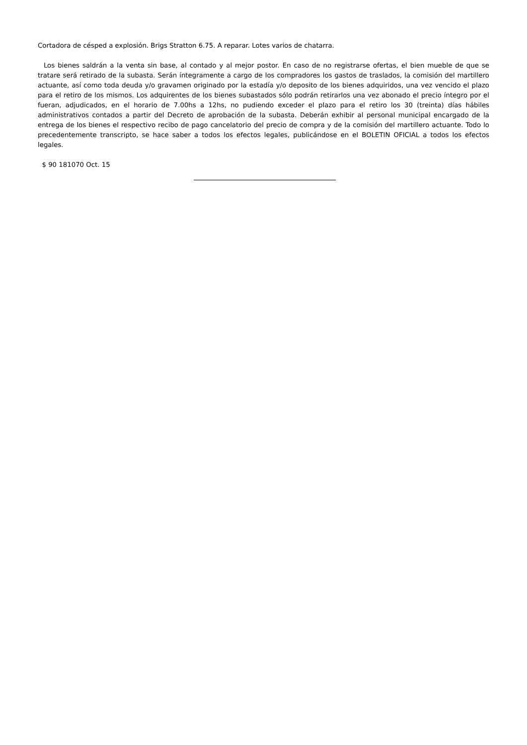Cortadora de césped a explosión. Brigs Stratton 6.75. A reparar. Lotes varios de chatarra.
Los bienes saldrán a la venta sin base, al contado y al mejor postor. En caso de no registrarse ofertas, el bien mueble de que se tratare será retirado de la subasta. Serán íntegramente a cargo de los compradores los gastos de traslados, la comisión del martillero actuante, así como toda deuda y/o gravamen originado por la estadía y/o deposito de los bienes adquiridos, una vez vencido el plazo para el retiro de los mismos. Los adquirentes de los bienes subastados sólo podrán retirarlos una vez abonado el precio íntegro por el fueran, adjudicados, en el horario de 7.00hs a 12hs, no pudiendo exceder el plazo para el retiro los 30 (treinta) días hábiles administrativos contados a partir del Decreto de aprobación de la subasta. Deberán exhibir al personal municipal encargado de la entrega de los bienes el respectivo recibo de pago cancelatorio del precio de compra y de la comisión del martillero actuante. Todo lo precedentemente transcripto, se hace saber a todos los efectos legales, publicándose en el BOLETIN OFICIAL a todos los efectos legales.
$ 90 181070 Oct. 15